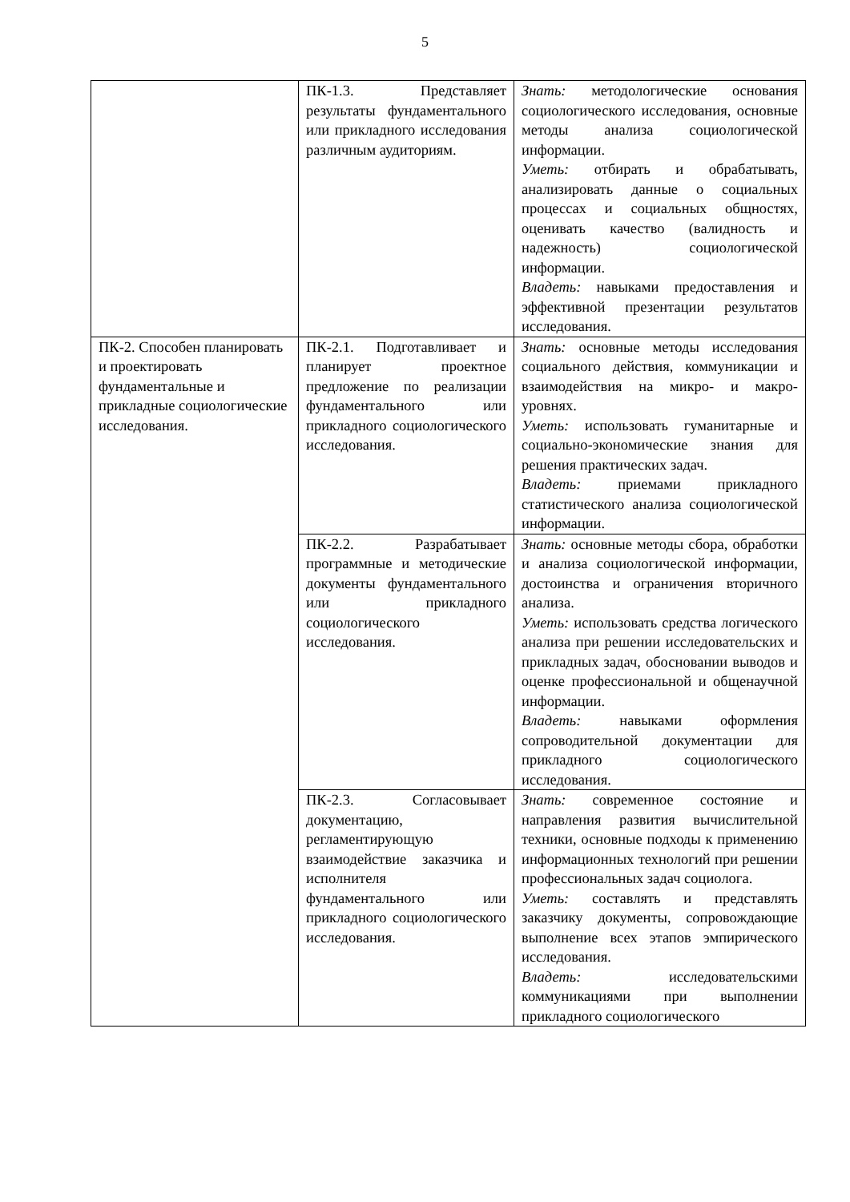5
| | ПК-1.3. Представляет результаты фундаментального или прикладного исследования различным аудиториям. | Знать: методологические основания социологического исследования, основные методы анализа социологической информации. Уметь: отбирать и обрабатывать, анализировать данные о социальных процессах и социальных общностях, оценивать качество (валидность и надежность) социологической информации. Владеть: навыками предоставления и эффективной презентации результатов исследования. |
| ПК-2. Способен планировать и проектировать фундаментальные и прикладные социологические исследования. | ПК-2.1. Подготавливает и планирует проектное предложение по реализации фундаментального или прикладного социологического исследования. | Знать: основные методы исследования социального действия, коммуникации и взаимодействия на микро- и макро-уровнях. Уметь: использовать гуманитарные и социально-экономические знания для решения практических задач. Владеть: приемами прикладного статистического анализа социологической информации. |
| | ПК-2.2. Разрабатывает программные и методические документы фундаментального или прикладного социологического исследования. | Знать: основные методы сбора, обработки и анализа социологической информации, достоинства и ограничения вторичного анализа. Уметь: использовать средства логического анализа при решении исследовательских и прикладных задач, обосновании выводов и оценке профессиональной и общенаучной информации. Владеть: навыками оформления сопроводительной документации для прикладного социологического исследования. |
| | ПК-2.3. Согласовывает документацию, регламентирующую взаимодействие заказчика и исполнителя фундаментального или прикладного социологического исследования. | Знать: современное состояние и направления развития вычислительной техники, основные подходы к применению информационных технологий при решении профессиональных задач социолога. Уметь: составлять и представлять заказчику документы, сопровождающие выполнение всех этапов эмпирического исследования. Владеть: исследовательскими коммуникациями при выполнении прикладного социологического |